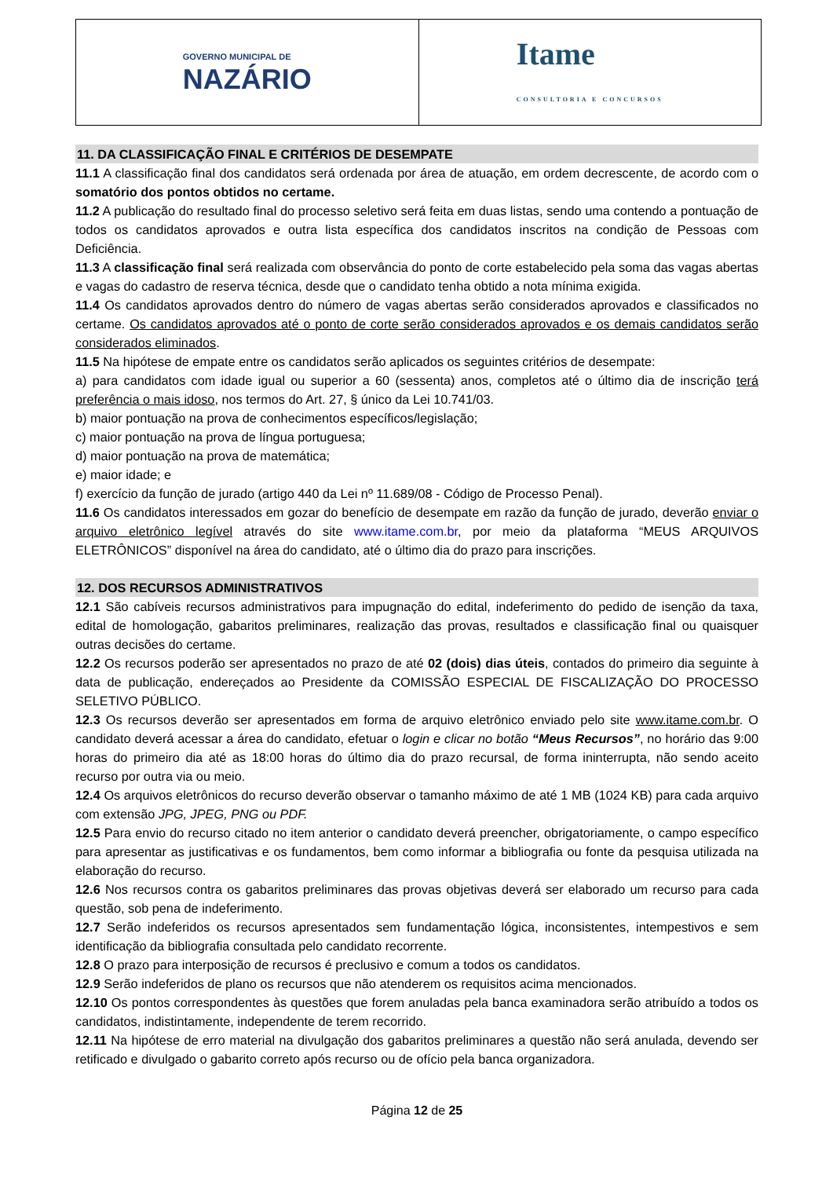GOVERNO MUNICIPAL DE
NAZÁRIO
Itame
CONSULTORIA E CONCURSOS
11. DA CLASSIFICAÇÃO FINAL E CRITÉRIOS DE DESEMPATE
11.1 A classificação final dos candidatos será ordenada por área de atuação, em ordem decrescente, de acordo com o somatório dos pontos obtidos no certame.
11.2 A publicação do resultado final do processo seletivo será feita em duas listas, sendo uma contendo a pontuação de todos os candidatos aprovados e outra lista específica dos candidatos inscritos na condição de Pessoas com Deficiência.
11.3 A classificação final será realizada com observância do ponto de corte estabelecido pela soma das vagas abertas e vagas do cadastro de reserva técnica, desde que o candidato tenha obtido a nota mínima exigida.
11.4 Os candidatos aprovados dentro do número de vagas abertas serão considerados aprovados e classificados no certame. Os candidatos aprovados até o ponto de corte serão considerados aprovados e os demais candidatos serão considerados eliminados.
11.5 Na hipótese de empate entre os candidatos serão aplicados os seguintes critérios de desempate:
a) para candidatos com idade igual ou superior a 60 (sessenta) anos, completos até o último dia de inscrição terá preferência o mais idoso, nos termos do Art. 27, § único da Lei 10.741/03.
b) maior pontuação na prova de conhecimentos específicos/legislação;
c) maior pontuação na prova de língua portuguesa;
d) maior pontuação na prova de matemática;
e) maior idade; e
f) exercício da função de jurado (artigo 440 da Lei nº 11.689/08 - Código de Processo Penal).
11.6 Os candidatos interessados em gozar do benefício de desempate em razão da função de jurado, deverão enviar o arquivo eletrônico legível através do site www.itame.com.br, por meio da plataforma “MEUS ARQUIVOS ELETRÔNICOS” disponível na área do candidato, até o último dia do prazo para inscrições.
12. DOS RECURSOS ADMINISTRATIVOS
12.1 São cabíveis recursos administrativos para impugnação do edital, indeferimento do pedido de isenção da taxa, edital de homologação, gabaritos preliminares, realização das provas, resultados e classificação final ou quaisquer outras decisões do certame.
12.2 Os recursos poderão ser apresentados no prazo de até 02 (dois) dias úteis, contados do primeiro dia seguinte à data de publicação, endereçados ao Presidente da COMISSÃO ESPECIAL DE FISCALIZAÇÃO DO PROCESSO SELETIVO PÚBLICO.
12.3 Os recursos deverão ser apresentados em forma de arquivo eletrônico enviado pelo site www.itame.com.br. O candidato deverá acessar a área do candidato, efetuar o login e clicar no botão “Meus Recursos”, no horário das 9:00 horas do primeiro dia até as 18:00 horas do último dia do prazo recursal, de forma ininterrupta, não sendo aceito recurso por outra via ou meio.
12.4 Os arquivos eletrônicos do recurso deverão observar o tamanho máximo de até 1 MB (1024 KB) para cada arquivo com extensão JPG, JPEG, PNG ou PDF.
12.5 Para envio do recurso citado no item anterior o candidato deverá preencher, obrigatoriamente, o campo específico para apresentar as justificativas e os fundamentos, bem como informar a bibliografia ou fonte da pesquisa utilizada na elaboração do recurso.
12.6 Nos recursos contra os gabaritos preliminares das provas objetivas deverá ser elaborado um recurso para cada questão, sob pena de indeferimento.
12.7 Serão indeferidos os recursos apresentados sem fundamentação lógica, inconsistentes, intempestivos e sem identificação da bibliografia consultada pelo candidato recorrente.
12.8 O prazo para interposição de recursos é preclusivo e comum a todos os candidatos.
12.9 Serão indeferidos de plano os recursos que não atenderem os requisitos acima mencionados.
12.10 Os pontos correspondentes às questões que forem anuladas pela banca examinadora serão atribuído a todos os candidatos, indistintamente, independente de terem recorrido.
12.11 Na hipótese de erro material na divulgação dos gabaritos preliminares a questão não será anulada, devendo ser retificado e divulgado o gabarito correto após recurso ou de ofício pela banca organizadora.
Página 12 de 25